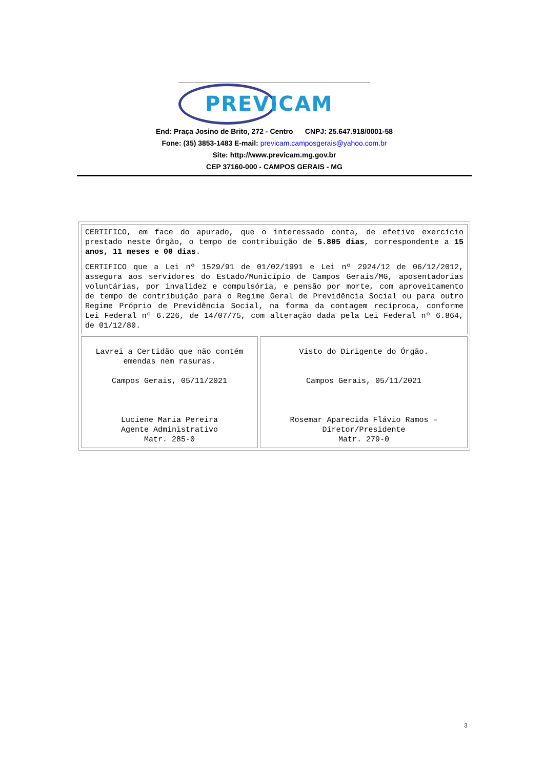PREVICAM
End: Praça Josino de Brito, 272 - Centro CNPJ: 25.647.918/0001-58
Fone: (35) 3853-1483 E-mail: previcam.camposgerais@yahoo.com.br
Site: http://www.previcam.mg.gov.br
CEP 37160-000 - CAMPOS GERAIS - MG
| CERTIFICO, em face do apurado, que o interessado conta, de efetivo exercício prestado neste Órgão, o tempo de contribuição de 5.805 dias , correspondente a 15 anos, 11 meses e 00 dias . CERTIFICO que a Lei nº 1529/91 de 01/02/1991 e Lei nº 2924/12 de 06/12/2012, assegura aos servidores do Estado/Município de Campos Gerais/MG, aposentadorias voluntárias, por invalidez e compulsória, e pensão por morte, com aproveitamento de tempo de contribuição para o Regime Geral de Previdência Social ou para outro Regime Próprio de Previdência Social, na forma da contagem recíproca, conforme Lei Federal nº 6.226, de 14/07/75, com alteração dada pela Lei Federal nº 6.864, de 01/12/80. | |
| Lavrei a Certidão que não contém emendas nem rasuras. Campos Gerais, 05/11/2021 Luciene Maria Pereira Agente Administrativo Matr. 285-0 | Visto do Dirigente do Órgão. Campos Gerais, 05/11/2021 Rosemar Aparecida Flávio Ramos – Diretor/Presidente Matr. 279-0 |
3